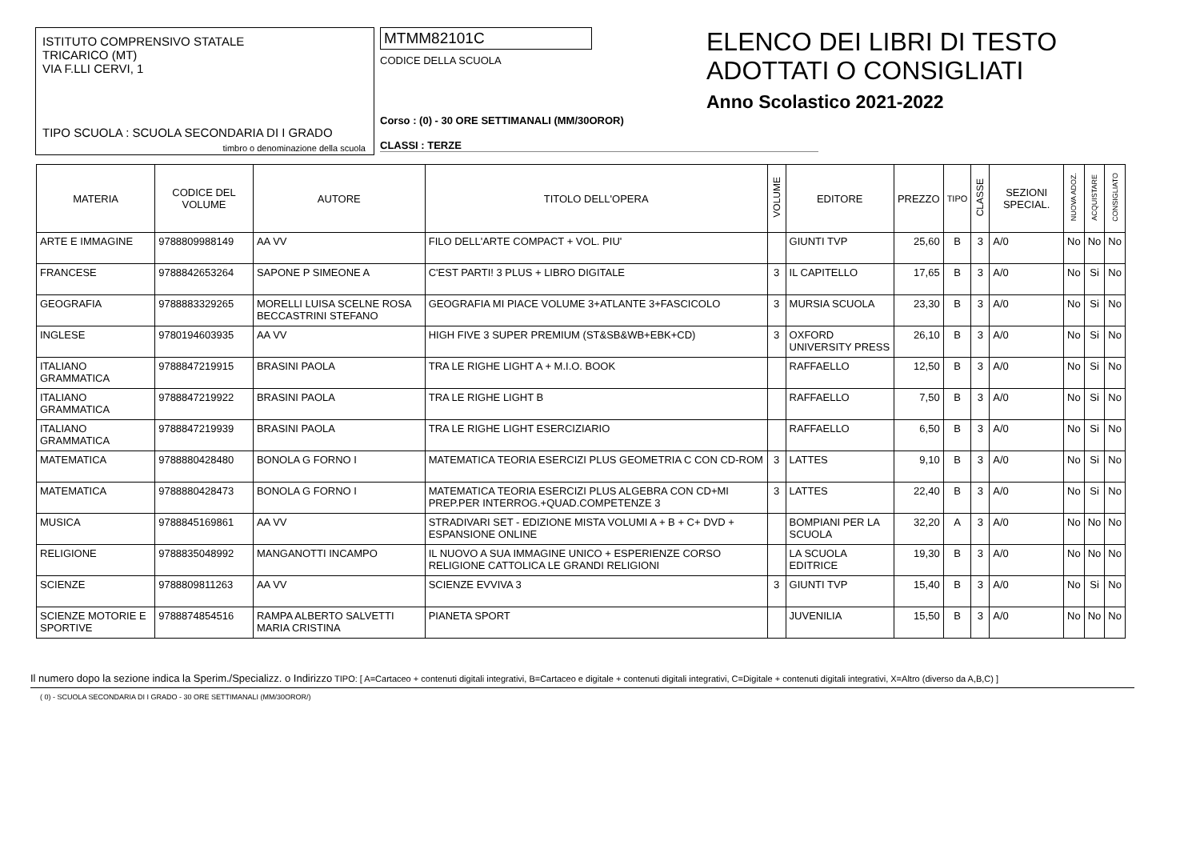ISTITUTO COMPRENSIVO STATALE
TRICARICO (MT)
VIA F.LLI CERVI, 1
TIPO SCUOLA : SCUOLA SECONDARIA DI I GRADO
timbro o denominazione della scuola
MTMM82101C
CODICE DELLA SCUOLA
Corso : (0) - 30 ORE SETTIMANALI (MM/30OROR)
CLASSI : TERZE
ELENCO DEI LIBRI DI TESTO
ADOTTATI O CONSIGLIATI
Anno Scolastico 2021-2022
| MATERIA | CODICE DEL VOLUME | AUTORE | TITOLO DELL'OPERA | VOLUME | EDITORE | PREZZO | TIPO | CLASSE | SEZIONI SPECIAL. | NUOVA ADOZ. | ACQUISTARE | CONSIGLIATO |
| --- | --- | --- | --- | --- | --- | --- | --- | --- | --- | --- | --- | --- |
| ARTE E IMMAGINE | 9788809988149 | AA VV | FILO DELL'ARTE COMPACT + VOL. PIU' | | GIUNTI TVP | 25,60 | B | 3 | A/0 | No | No | No |
| FRANCESE | 9788842653264 | SAPONE P SIMEONE A | C'EST PARTI! 3 PLUS + LIBRO DIGITALE | 3 | IL CAPITELLO | 17,65 | B | 3 | A/0 | No | Si | No |
| GEOGRAFIA | 9788883329265 | MORELLI LUISA SCELNE ROSA BECCASTRINI STEFANO | GEOGRAFIA MI PIACE VOLUME 3+ATLANTE 3+FASCICOLO | 3 | MURSIA SCUOLA | 23,30 | B | 3 | A/0 | No | Si | No |
| INGLESE | 9780194603935 | AA VV | HIGH FIVE 3 SUPER PREMIUM (ST&SB&WB+EBK+CD) | 3 | OXFORD UNIVERSITY PRESS | 26,10 | B | 3 | A/0 | No | Si | No |
| ITALIANO GRAMMATICA | 9788847219915 | BRASINI PAOLA | TRA LE RIGHE LIGHT A + M.I.O. BOOK | | RAFFAELLO | 12,50 | B | 3 | A/0 | No | Si | No |
| ITALIANO GRAMMATICA | 9788847219922 | BRASINI PAOLA | TRA LE RIGHE LIGHT B | | RAFFAELLO | 7,50 | B | 3 | A/0 | No | Si | No |
| ITALIANO GRAMMATICA | 9788847219939 | BRASINI PAOLA | TRA LE RIGHE LIGHT ESERCIZIARIO | | RAFFAELLO | 6,50 | B | 3 | A/0 | No | Si | No |
| MATEMATICA | 9788880428480 | BONOLA G FORNO I | MATEMATICA TEORIA ESERCIZI PLUS GEOMETRIA C CON CD-ROM | 3 | LATTES | 9,10 | B | 3 | A/0 | No | Si | No |
| MATEMATICA | 9788880428473 | BONOLA G FORNO I | MATEMATICA TEORIA ESERCIZI PLUS ALGEBRA CON CD+MI PREP.PER INTERROG.+QUAD.COMPETENZE 3 | 3 | LATTES | 22,40 | B | 3 | A/0 | No | Si | No |
| MUSICA | 9788845169861 | AA VV | STRADIVARI SET - EDIZIONE MISTA VOLUMI A + B + C+ DVD + ESPANSIONE ONLINE | | BOMPIANI PER LA SCUOLA | 32,20 | A | 3 | A/0 | No | No | No |
| RELIGIONE | 9788835048992 | MANGANOTTI INCAMPO | IL NUOVO A SUA IMMAGINE UNICO + ESPERIENZE CORSO RELIGIONE CATTOLICA LE GRANDI RELIGIONI | | LA SCUOLA EDITRICE | 19,30 | B | 3 | A/0 | No | No | No |
| SCIENZE | 9788809811263 | AA VV | SCIENZE EVVIVA 3 | 3 | GIUNTI TVP | 15,40 | B | 3 | A/0 | No | Si | No |
| SCIENZE MOTORIE E SPORTIVE | 9788874854516 | RAMPA ALBERTO SALVETTI MARIA CRISTINA | PIANETA SPORT | | JUVENILIA | 15,50 | B | 3 | A/0 | No | No | No |
Il numero dopo la sezione indica la Sperim./Specializz. o Indirizzo TIPO: [ A=Cartaceo + contenuti digitali integrativi, B=Cartaceo e digitale + contenuti digitali integrativi, C=Digitale + contenuti digitali integrativi, X=Altro (diverso da A,B,C) ]
( 0) - SCUOLA SECONDARIA DI I GRADO - 30 ORE SETTIMANALI (MM/30OROR/)